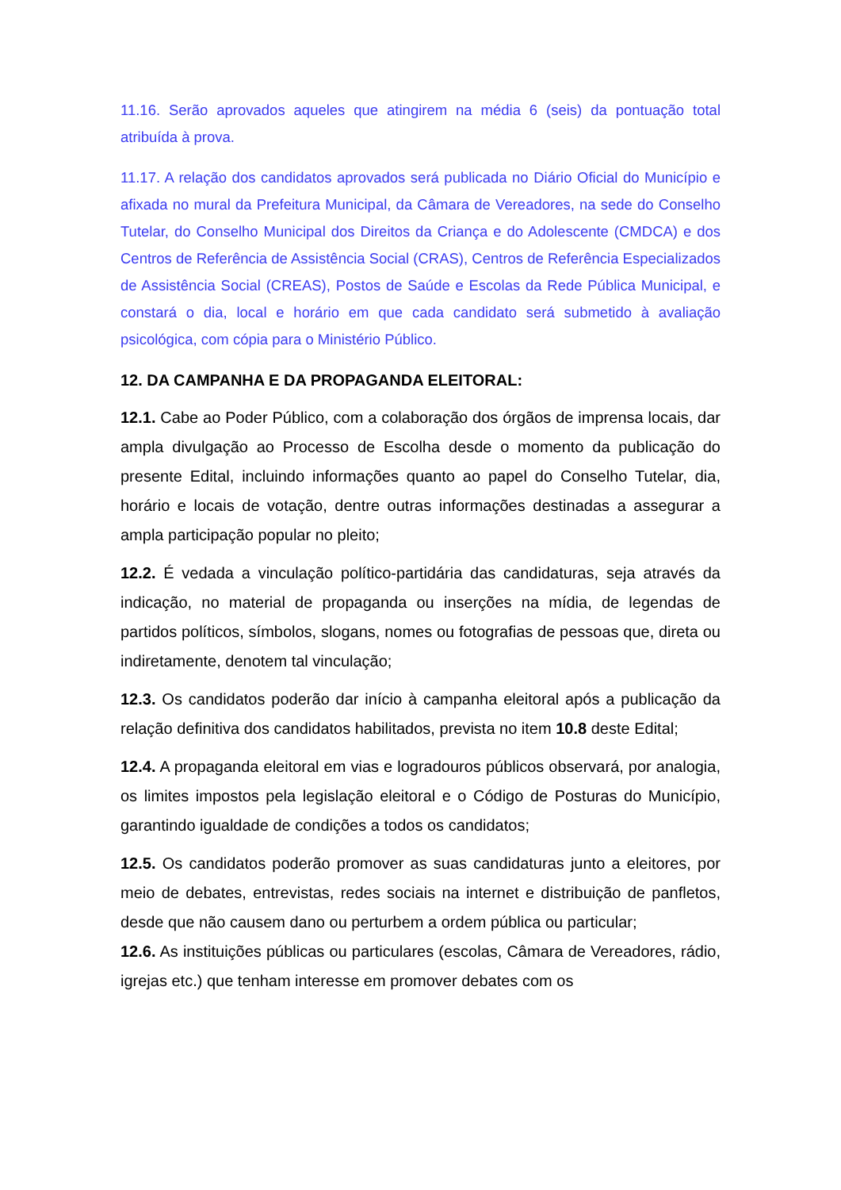11.16. Serão aprovados aqueles que atingirem na média 6 (seis) da pontuação total atribuída à prova.
11.17. A relação dos candidatos aprovados será publicada no Diário Oficial do Município e afixada no mural da Prefeitura Municipal, da Câmara de Vereadores, na sede do Conselho Tutelar, do Conselho Municipal dos Direitos da Criança e do Adolescente (CMDCA) e dos Centros de Referência de Assistência Social (CRAS), Centros de Referência Especializados de Assistência Social (CREAS), Postos de Saúde e Escolas da Rede Pública Municipal, e constará o dia, local e horário em que cada candidato será submetido à avaliação psicológica, com cópia para o Ministério Público.
12. DA CAMPANHA E DA PROPAGANDA ELEITORAL:
12.1. Cabe ao Poder Público, com a colaboração dos órgãos de imprensa locais, dar ampla divulgação ao Processo de Escolha desde o momento da publicação do presente Edital, incluindo informações quanto ao papel do Conselho Tutelar, dia, horário e locais de votação, dentre outras informações destinadas a assegurar a ampla participação popular no pleito;
12.2. É vedada a vinculação político-partidária das candidaturas, seja através da indicação, no material de propaganda ou inserções na mídia, de legendas de partidos políticos, símbolos, slogans, nomes ou fotografias de pessoas que, direta ou indiretamente, denotem tal vinculação;
12.3. Os candidatos poderão dar início à campanha eleitoral após a publicação da relação definitiva dos candidatos habilitados, prevista no item 10.8 deste Edital;
12.4. A propaganda eleitoral em vias e logradouros públicos observará, por analogia, os limites impostos pela legislação eleitoral e o Código de Posturas do Município, garantindo igualdade de condições a todos os candidatos;
12.5. Os candidatos poderão promover as suas candidaturas junto a eleitores, por meio de debates, entrevistas, redes sociais na internet e distribuição de panfletos, desde que não causem dano ou perturbem a ordem pública ou particular;
12.6. As instituições públicas ou particulares (escolas, Câmara de Vereadores, rádio, igrejas etc.) que tenham interesse em promover debates com os